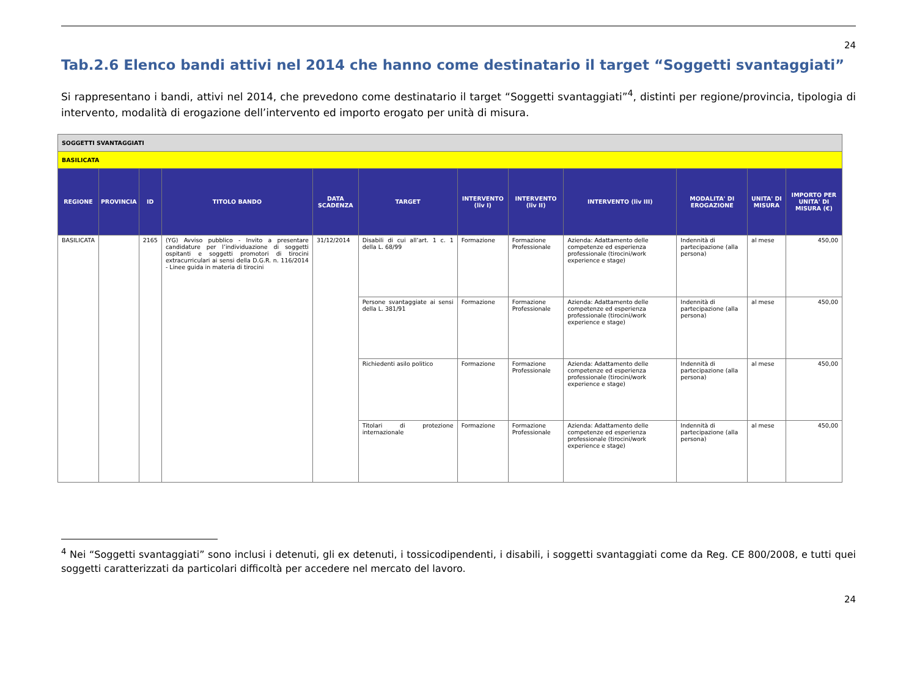24
Tab.2.6 Elenco bandi attivi nel 2014 che hanno come destinatario il target “Soggetti svantaggiati”
Si rappresentano i bandi, attivi nel 2014, che prevedono come destinatario il target “Soggetti svantaggiati”<sup>4</sup>, distinti per regione/provincia, tipologia di intervento, modalità di erogazione dell’intervento ed importo erogato per unità di misura.
| SOGGETTI SVANTAGGIATI | | | | | | | | | | | |
| BASILICATA | | | | | | | | | | | |
| REGIONE | PROVINCIA | ID | TITOLO BANDO | DATA SCADENZA | TARGET | INTERVENTO (liv I) | INTERVENTO (liv II) | INTERVENTO (liv III) | MODALITA' DI EROGAZIONE | UNITA' DI MISURA | IMPORTO PER UNITA' DI MISURA (€) |
| BASILICATA | | 2165 | (YG) Avviso pubblico - Invito a presentare candidature per l’individuazione di soggetti ospitanti e soggetti promotori di tirocini extracurriculari ai sensi della D.G.R. n. 116/2014 - Linee guida in materia di tirocini | 31/12/2014 | Disabili di cui all’art. 1 c. 1 della L. 68/99 | Formazione | Formazione Professionale | Azienda: Adattamento delle competenze ed esperienza professionale (tirocini/work experience e stage) | Indennità di partecipazione (alla persona) | al mese | 450,00 |
| | | | | | Persone svantaggiate ai sensi della L. 381/91 | Formazione | Formazione Professionale | Azienda: Adattamento delle competenze ed esperienza professionale (tirocini/work experience e stage) | Indennità di partecipazione (alla persona) | al mese | 450,00 |
| | | | | | Richiedenti asilo politico | Formazione | Formazione Professionale | Azienda: Adattamento delle competenze ed esperienza professionale (tirocini/work experience e stage) | Indennità di partecipazione (alla persona) | al mese | 450,00 |
| | | | | | Titolari di protezione internazionale | Formazione | Formazione Professionale | Azienda: Adattamento delle competenze ed esperienza professionale (tirocini/work experience e stage) | Indennità di partecipazione (alla persona) | al mese | 450,00 |
<sup>4</sup> Nei “Soggetti svantaggiati” sono inclusi i detenuti, gli ex detenuti, i tossicodipendenti, i disabili, i soggetti svantaggiati come da Reg. CE 800/2008, e tutti quei soggetti caratterizzati da particolari difficoltà per accedere nel mercato del lavoro.
24